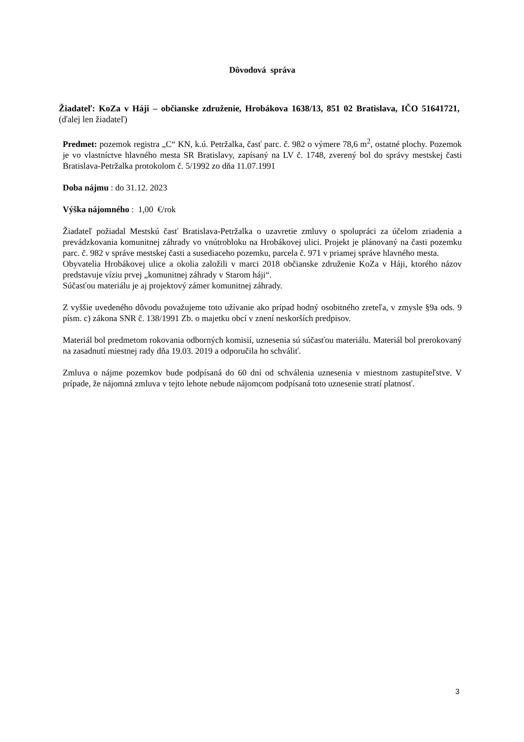Dôvodová správa
Žiadateľ: KoZa v Háji – občianske združenie, Hrobákova 1638/13, 851 02 Bratislava, IČO 51641721, (ďalej len žiadateľ)
Predmet: pozemok registra „C“ KN, k.ú. Petržalka, časť parc. č. 982 o výmere 78,6 m<sup>2</sup>, ostatné plochy. Pozemok je vo vlastníctve hlavného mesta SR Bratislavy, zapísaný na LV č. 1748, zverený bol do správy mestskej časti Bratislava-Petržalka protokolom č. 5/1992 zo dňa 11.07.1991
Doba nájmu : do 31.12. 2023
Výška nájomného : 1,00 €/rok
Žiadateľ požiadal Mestskú časť Bratislava-Petržalka o uzavretie zmluvy o spolupráci za účelom zriadenia a prevádzkovania komunitnej záhrady vo vnútrobloku na Hrobákovej ulici. Projekt je plánovaný na časti pozemku parc. č. 982 v správe mestskej časti a susediaceho pozemku, parcela č. 971 v priamej správe hlavného mesta.
Obyvatelia Hrobákovej ulice a okolia založili v marci 2018 občianske združenie KoZa v Háji, ktorého názov predstavuje víziu prvej „komunitnej záhrady v Starom háji“.
Súčasťou materiálu je aj projektový zámer komunitnej záhrady.
Z vyššie uvedeného dôvodu považujeme toto užívanie ako prípad hodný osobitného zreteľa, v zmysle §9a ods. 9 písm. c) zákona SNR č. 138/1991 Zb. o majetku obcí v znení neskorších predpisov.
Materiál bol predmetom rokovania odborných komisií, uznesenia sú súčasťou materiálu. Materiál bol prerokovaný na zasadnutí miestnej rady dňa 19.03. 2019 a odporučila ho schváliť.
Zmluva o nájme pozemkov bude podpísaná do 60 dní od schválenia uznesenia v miestnom zastupiteľstve. V prípade, že nájomná zmluva v tejto lehote nebude nájomcom podpísaná toto uznesenie stratí platnosť.
3